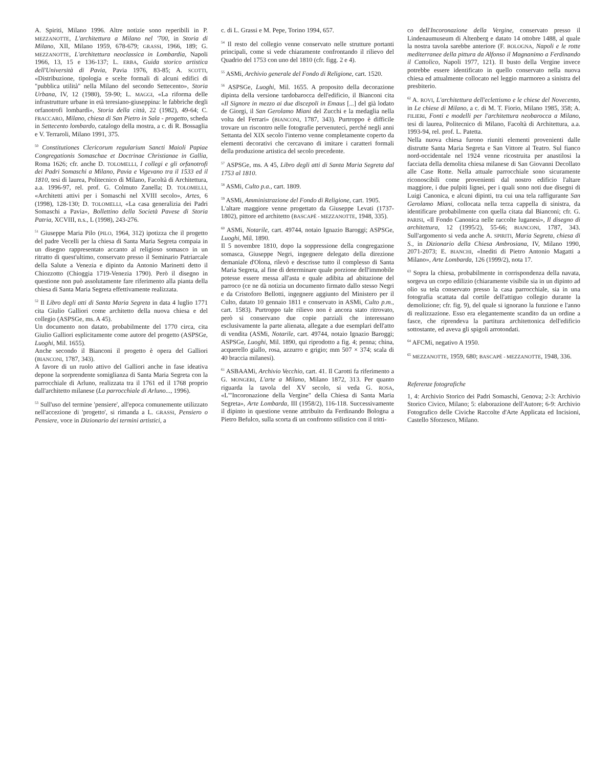A. Spiriti, Milano 1996. Altre notizie sono reperibili in P. MEZZANOTTE, L'architettura a Milano nel '700, in Storia di Milano, XII, Milano 1959, 678-679; GRASSI, 1966, 189; G. MEZZANOTTE, L'architettura neoclassica in Lombardia, Napoli 1966, 13, 15 e 136-137; L. ERBA, Guida storico artistica dell'Università di Pavia, Pavia 1976, 83-85; A. SCOTTI, «Distribuzione, tipologia e scelte formali di alcuni edifici di "pubblica utilità" nella Milano del secondo Settecento», Storia Urbana, IV, 12 (1980), 59-90; L. MAGGI, «La riforma delle infrastrutture urbane in età teresiano-giuseppina: le fabbriche degli orfanotrofi lombardi», Storia della città, 22 (1982), 49-64; C. FRACCARO, Milano, chiesa di San Pietro in Sala - progetto, scheda in Settecento lombardo, catalogo della mostra, a c. di R. Bossaglia e V. Terraroli, Milano 1991, 375.
<sup>50</sup> Constitutiones Clericorum regularium Sancti Maioli Papiae Congregationis Somaschae et Doctrinae Christianae in Gallia, Roma 1626; cfr. anche D. TOLOMELLI, I collegi e gli orfanotrofi dei Padri Somaschi a Milano, Pavia e Vigevano tra il 1533 ed il 1810, tesi di laurea, Politecnico di Milano, Facoltà di Architettura, a.a. 1996-97, rel. prof. G. Colmuto Zanella; D. TOLOMELLI, «Architetti attivi per i Somaschi nel XVIII secolo», Artes, 6 (1998), 128-130; D. TOLOMELLI, «La casa generalizia dei Padri Somaschi a Pavia», Bollettino della Società Pavese di Storia Patria, XCVIII, n.s., L (1998), 243-276.
<sup>51</sup> Giuseppe Maria Pilo (PILO, 1964, 312) ipotizza che il progetto del padre Vecelli per la chiesa di Santa Maria Segreta compaia in un disegno rappresentato accanto al religioso somasco in un ritratto di quest'ultimo, conservato presso il Seminario Patriarcale della Salute a Venezia e dipinto da Antonio Marinetti detto il Chiozzotto (Chioggia 1719-Venezia 1790). Però il disegno in questione non può assolutamente fare riferimento alla pianta della chiesa di Santa Maria Segreta effettivamente realizzata.
<sup>52</sup> Il Libro degli atti di Santa Maria Segreta in data 4 luglio 1771 cita Giulio Galliori come architetto della nuova chiesa e del collegio (ASPSGe, ms. A 45).
Un documento non datato, probabilmente del 1770 circa, cita Giulio Galliori esplicitamente come autore del progetto (ASPSGe, Luoghi, Mil. 1655).
Anche secondo il Bianconi il progetto è opera del Galliori (BIANCONI, 1787, 343).
A favore di un ruolo attivo del Galliori anche in fase ideativa depone la sorprendente somiglianza di Santa Maria Segreta con la parrocchiale di Arluno, realizzata tra il 1761 ed il 1768 proprio dall'architetto milanese (La parrocchiale di Arluno..., 1996).
<sup>53</sup> Sull'uso del termine 'pensiere', all'epoca comunemente utilizzato nell'accezione di 'progetto', si rimanda a L. GRASSI, Pensiero o Pensiere, voce in Dizionario dei termini artistici, a
c. di L. Grassi e M. Pepe, Torino 1994, 657.
<sup>54</sup> Il resto del collegio venne conservato nelle strutture portanti principali, come si vede chiaramente confrontando il rilievo del Quadrio del 1753 con uno del 1810 (cfr. figg. 2 e 4).
<sup>55</sup> ASMi, Archivio generale del Fondo di Religione, cart. 1520.
<sup>56</sup> ASPSGe, Luoghi, Mil. 1655. A proposito della decorazione dipinta della versione tardobarocca dell'edificio, il Bianconi cita «Il Signore in mezzo ai due discepoli in Emaus [...] del già lodato de Giorgi, il San Gerolamo Miani del Zucchi e la medaglia nella volta del Ferrari» (BIANCONI, 1787, 343). Purtroppo è difficile trovare un riscontro nelle fotografie pervenuteci, perché negli anni Settanta del XIX secolo l'interno venne completamente coperto da elementi decorativi che cercavano di imitare i caratteri formali della produzione artistica del secolo precedente.
<sup>57</sup> ASPSGe, ms. A 45, Libro degli atti di Santa Maria Segreta dal 1753 al 1810.
<sup>58</sup> ASMi, Culto p.a., cart. 1809.
<sup>59</sup> ASMi, Amministrazione del Fondo di Religione, cart. 1905.
L'altare maggiore venne progettato da Giuseppe Levati (1737-1802), pittore ed architetto (BASCAPÈ - MEZZANOTTE, 1948, 335).
<sup>60</sup> ASMi, Notarile, cart. 49744, notaio Ignazio Baroggi; ASPSGe, Luoghi, Mil. 1890.
Il 5 novembre 1810, dopo la soppressione della congregazione somasca, Giuseppe Negri, ingegnere delegato della direzione demaniale d'Olona, rilevò e descrisse tutto il complesso di Santa Maria Segreta, al fine di determinare quale porzione dell'immobile potesse essere messa all'asta e quale adibita ad abitazione del parroco (ce ne dà notizia un documento firmato dallo stesso Negri e da Cristoforo Bellotti, ingegnere aggiunto del Ministero per il Culto, datato 10 gennaio 1811 e conservato in ASMi, Culto p.m., cart. 1583). Purtroppo tale rilievo non è ancora stato ritrovato, però si conservano due copie parziali che interessano esclusivamente la parte alienata, allegate a due esemplari dell'atto di vendita (ASMi, Notarile, cart. 49744, notaio Ignazio Baroggi; ASPSGe, Luoghi, Mil. 1890, qui riprodotto a fig. 4; penna; china, acquerello giallo, rosa, azzurro e grigio; mm 507 × 374; scala di 40 braccia milanesi).
<sup>61</sup> ASBAAMi, Archivio Vecchio, cart. 41. Il Carotti fa riferimento a G. MONGERI, L'arte a Milano, Milano 1872, 313. Per quanto riguarda la tavola del XV secolo, si veda G. ROSA, «L'"Incoronazione della Vergine" della Chiesa di Santa Maria Segreta», Arte Lombarda, III (1958/2), 116-118. Successivamente il dipinto in questione venne attribuito da Ferdinando Bologna a Pietro Befulco, sulla scorta di un confronto stilistico con il tritti-
co dell'Incoronazione della Vergine, conservato presso il Lindenaumuseum di Altenberg e datato 14 ottobre 1488, al quale la nostra tavola sarebbe anteriore (F. BOLOGNA, Napoli e le rotte mediterranee della pittura da Alfonso il Magnanimo a Ferdinando il Cattolico, Napoli 1977, 121). Il busto della Vergine invece potrebbe essere identificato in quello conservato nella nuova chiesa ed attualmente collocato nel leggio marmoreo a sinistra del presbiterio.
<sup>62</sup> A. ROVI, L'architettura dell'eclettismo e le chiese del Novecento, in Le chiese di Milano, a c. di M. T. Fiorio, Milano 1985, 358; A. FILIERI, Fonti e modelli per l'architettura neobarocca a Milano, tesi di laurea, Politecnico di Milano, Facoltà di Architettura, a.a. 1993-94, rel. prof. L. Patetta.
Nella nuova chiesa furono riuniti elementi provenienti dalle distrutte Santa Maria Segreta e San Vittore al Teatro. Sul fianco nord-occidentale nel 1924 venne ricostruita per anastilosi la facciata della demolita chiesa milanese di San Giovanni Decollato alle Case Rotte. Nella attuale parrocchiale sono sicuramente riconoscibili come provenienti dal nostro edificio l'altare maggiore, i due pulpiti lignei, per i quali sono noti due disegni di Luigi Canonica, e alcuni dipinti, tra cui una tela raffigurante San Gerolamo Miani, collocata nella terza cappella di sinistra, da identificare probabilmente con quella citata dal Bianconi; cfr. G. PARISI, «Il Fondo Canonica nelle raccolte luganesi», Il disegno di architettura, 12 (1995/2), 55-66; BIANCONI, 1787, 343. Sull'argomento si veda anche A. SPIRITI, Maria Segreta, chiesa di S., in Dizionario della Chiesa Ambrosiana, IV, Milano 1990, 2071-2073; E. BIANCHI, «Inediti di Pietro Antonio Magatti a Milano», Arte Lombarda, 126 (1999/2), nota 17.
<sup>63</sup> Sopra la chiesa, probabilmente in corrispondenza della navata, sorgeva un corpo edilizio (chiaramente visibile sia in un dipinto ad olio su tela conservato presso la casa parrocchiale, sia in una fotografia scattata dal cortile dell'attiguo collegio durante la demolizione; cfr. fig. 9), del quale si ignorano la funzione e l'anno di realizzazione. Esso era elegantemente scandito da un ordine a fasce, che riprendeva la partitura architettonica dell'edificio sottostante, ed aveva gli spigoli arrotondati.
<sup>64</sup> AFCMi, negativo A 1950.
<sup>65</sup> MEZZANOTTE, 1959, 680; BASCAPÈ - MEZZANOTTE, 1948, 336.
Referenze fotografiche
1, 4: Archivio Storico dei Padri Somaschi, Genova; 2-3: Archivio Storico Civico, Milano; 5: elaborazione dell'Autore; 6-9: Archivio Fotografico delle Civiche Raccolte d'Arte Applicata ed Incisioni, Castello Sforzesco, Milano.